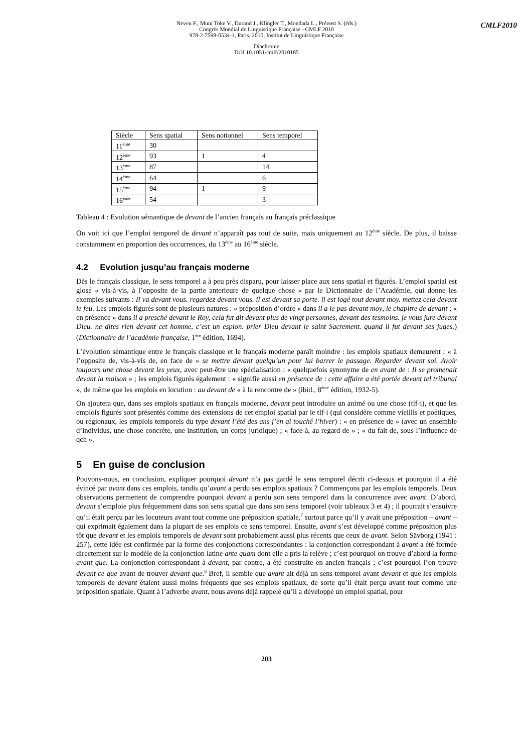CMLF2010
Neveu F., Muni Toke V., Durand J., Klingler T., Mondada L., Prévost S. (éds.)
Congrès Mondial de Linguistique Française - CMLF 2010
978-2-7598-0534-1, Paris, 2010, Institut de Linguistique Française
Diachronie
DOI 10.1051/cmlf/2010185
| Siècle | Sens spatial | Sens notionnel | Sens temporel |
| 11<sup>ème</sup> | 30 | | |
| 12<sup>ème</sup> | 93 | 1 | 4 |
| 13<sup>ème</sup> | 87 | | 14 |
| 14<sup>ème</sup> | 64 | | 6 |
| 15<sup>ème</sup> | 94 | 1 | 9 |
| 16<sup>ème</sup> | 54 | | 3 |
Tableau 4 : Evolution sémantique de devant de l’ancien français au français préclassique
On voit ici que l’emploi temporel de devant n’apparaît pas tout de suite, mais uniquement au 12<sup>ème</sup> siècle. De plus, il baisse constamment en proportion des occurrences, du 13<sup>ème</sup> au 16<sup>ème</sup> siècle.
4.2 Evolution jusqu’au français moderne
Dès le français classique, le sens temporel a à peu près disparu, pour laisser place aux sens spatial et figurés. L’emploi spatial est glosé « vis-à-vis, à l’opposite de la partie anterieure de quelque chose » par le Dictionnaire de l’Académie, qui donne les exemples suivants : Il va devant vous. regardez devant vous. il est devant sa porte. il est logé tout devant moy. mettez cela devant le feu. Les emplois figurés sont de plusieurs natures : « préposition d’ordre » dans il a le pas devant moy, le chapitre de devant ; « en présence » dans il a presché devant le Roy, cela fut dit devant plus de vingt personnes, devant des tesmoins. je vous jure devant Dieu. ne dites rien devant cet homme, c’est un espion. prier Dieu devant le saint Sacrement. quand il fut devant ses juges.) (Dictionnaire de l’académie française, 1<sup>ère</sup> édition, 1694).
L’évolution sémantique entre le français classique et le français moderne paraît moindre : les emplois spatiaux demeurent : « à l’opposite de, vis-à-vis de, en face de » se mettre devant quelqu’un pour lui barrer le passage. Regarder devant soi. Avoir toujours une chose devant les yeux, avec peut-être une spécialisation : « quelquefois synonyme de en avant de : Il se promenait devant la maison » ; les emplois figurés également : « signifie aussi en présence de : cette affaire a été portée devant tel tribunal », de même que les emplois en locution : au devant de « à la rencontre de » (ibid., 8<sup>ème</sup> édition, 1932-5).
On ajoutera que, dans ses emplois spatiaux en français moderne, devant peut introduire un animé ou une chose (tlf-i), et que les emplois figurés sont présentés comme des extensions de cet emploi spatial par le tlf-i (qui considère comme vieillis et poétiques, ou régionaux, les emplois temporels du type devant l’été des ans j’en ai touché l’hiver) : « en présence de » (avec un ensemble d’individus, une chose concrète, une institution, un corps juridique) ; « face à, au regard de » ; « du fait de, sous l’influence de qch ».
5 En guise de conclusion
Pouvons-nous, en conclusion, expliquer pourquoi devant n’a pas gardé le sens temporel décrit ci-dessus et pourquoi il a été évincé par avant dans ces emplois, tandis qu’avant a perdu ses emplois spatiaux ? Commençons par les emplois temporels. Deux observations permettent de comprendre pourquoi devant a perdu son sens temporel dans la concurrence avec avant. D’abord, devant s’emploie plus fréquemment dans son sens spatial que dans son sens temporel (voir tableaux 3 et 4) ; il pourrait s’ensuivre qu’il était perçu par les locuteurs avant tout comme une préposition spatiale,<sup>7</sup> surtout parce qu’il y avait une préposition – avant – qui exprimait également dans la plupart de ses emplois ce sens temporel. Ensuite, avant s’est développé comme préposition plus tôt que devant et les emplois temporels de devant sont probablement aussi plus récents que ceux de avant. Selon Sävborg (1941 : 257), cette idée est confirmée par la forme des conjonctions correspondantes : la conjonction correspondant à avant a été formée directement sur le modèle de la conjonction latine ante quam dont elle a pris la relève ; c’est pourquoi on trouve d’abord la forme avant que. La conjonction correspondant à devant, par contre, a été construite en ancien français ; c’est pourquoi l’on trouve devant ce que avant de trouver devant que.<sup>8</sup> Bref, il semble que avant ait déjà un sens temporel avant devant et que les emplois temporels de devant étaient aussi moins fréquents que ses emplois spatiaux, de sorte qu’il était perçu avant tout comme une préposition spatiale. Quant à l’adverbe avant, nous avons déjà rappelé qu’il a développé un emploi spatial, pour
203